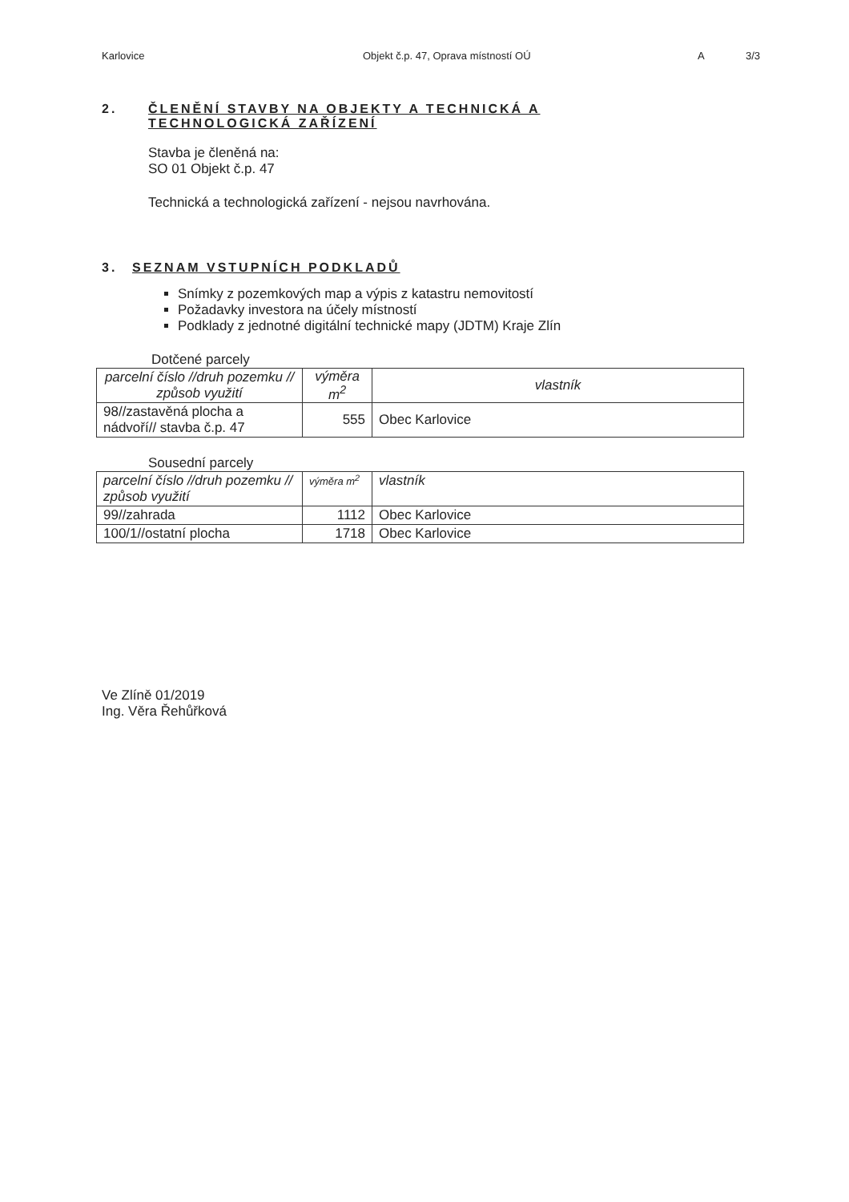Karlovice Objekt č.p. 47, Oprava místností OÚ A 3/3
2. ČLENĚNÍ STAVBY NA OBJEKTY A TECHNICKÁ A
TECHNOLOGICKÁ ZAŘÍZENÍ
Stavba je členěná na:
SO 01 Objekt č.p. 47
Technická a technologická zařízení - nejsou navrhována.
3. SEZNAM VSTUPNÍCH PODKLADŮ
Snímky z pozemkových map a výpis z katastru nemovitostí
Požadavky investora na účely místností
Podklady z jednotné digitální technické mapy (JDTM) Kraje Zlín
Dotčené parcely
| parcelní číslo //druh pozemku // způsob využití | výměra m<sup>2</sup> | vlastník |
| 98//zastavěná plocha a nádvoří// stavba č.p. 47 | 555 | Obec Karlovice |
Sousední parcely
| parcelní číslo //druh pozemku // způsob využití | výměra m<sup>2</sup> | vlastník |
| 99//zahrada | 1112 | Obec Karlovice |
| 100/1//ostatní plocha | 1718 | Obec Karlovice |
Ve Zlíně 01/2019
Ing. Věra Řehůřková